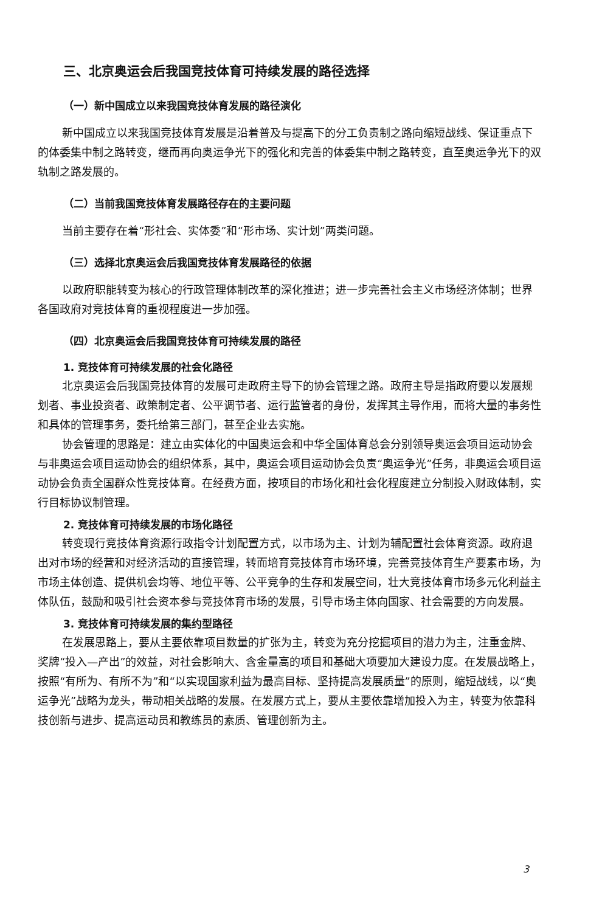三、北京奥运会后我国竞技体育可持续发展的路径选择
（一）新中国成立以来我国竞技体育发展的路径演化
新中国成立以来我国竞技体育发展是沿着普及与提高下的分工负责制之路向缩短战线、保证重点下的体委集中制之路转变，继而再向奥运争光下的强化和完善的体委集中制之路转变，直至奥运争光下的双轨制之路发展的。
（二）当前我国竞技体育发展路径存在的主要问题
当前主要存在着“形社会、实体委”和“形市场、实计划”两类问题。
（三）选择北京奥运会后我国竞技体育发展路径的依据
以政府职能转变为核心的行政管理体制改革的深化推进；进一步完善社会主义市场经济体制；世界各国政府对竞技体育的重视程度进一步加强。
（四）北京奥运会后我国竞技体育可持续发展的路径
1. 竞技体育可持续发展的社会化路径
北京奥运会后我国竞技体育的发展可走政府主导下的协会管理之路。政府主导是指政府要以发展规划者、事业投资者、政策制定者、公平调节者、运行监管者的身份，发挥其主导作用，而将大量的事务性和具体的管理事务，委托给第三部门，甚至企业去实施。
协会管理的思路是：建立由实体化的中国奥运会和中华全国体育总会分别领导奥运会项目运动协会与非奥运会项目运动协会的组织体系，其中，奥运会项目运动协会负责“奥运争光”任务，非奥运会项目运动协会负责全国群众性竞技体育。在经费方面，按项目的市场化和社会化程度建立分制投入财政体制，实行目标协议制管理。
2. 竞技体育可持续发展的市场化路径
转变现行竞技体育资源行政指令计划配置方式，以市场为主、计划为辅配置社会体育资源。政府退出对市场的经营和对经济活动的直接管理，转而培育竞技体育市场环境，完善竞技体育生产要素市场，为市场主体创造、提供机会均等、地位平等、公平竞争的生存和发展空间，壮大竞技体育市场多元化利益主体队伍，鼓励和吸引社会资本参与竞技体育市场的发展，引导市场主体向国家、社会需要的方向发展。
3. 竞技体育可持续发展的集约型路径
在发展思路上，要从主要依靠项目数量的扩张为主，转变为充分挖掘项目的潜力为主，注重金牌、奖牌“投入—产出”的效益，对社会影响大、含金量高的项目和基础大项要加大建设力度。在发展战略上，按照“有所为、有所不为”和“以实现国家利益为最高目标、坚持提高发展质量”的原则，缩短战线，以“奥运争光”战略为龙头，带动相关战略的发展。在发展方式上，要从主要依靠增加投入为主，转变为依靠科技创新与进步、提高运动员和教练员的素质、管理创新为主。
3